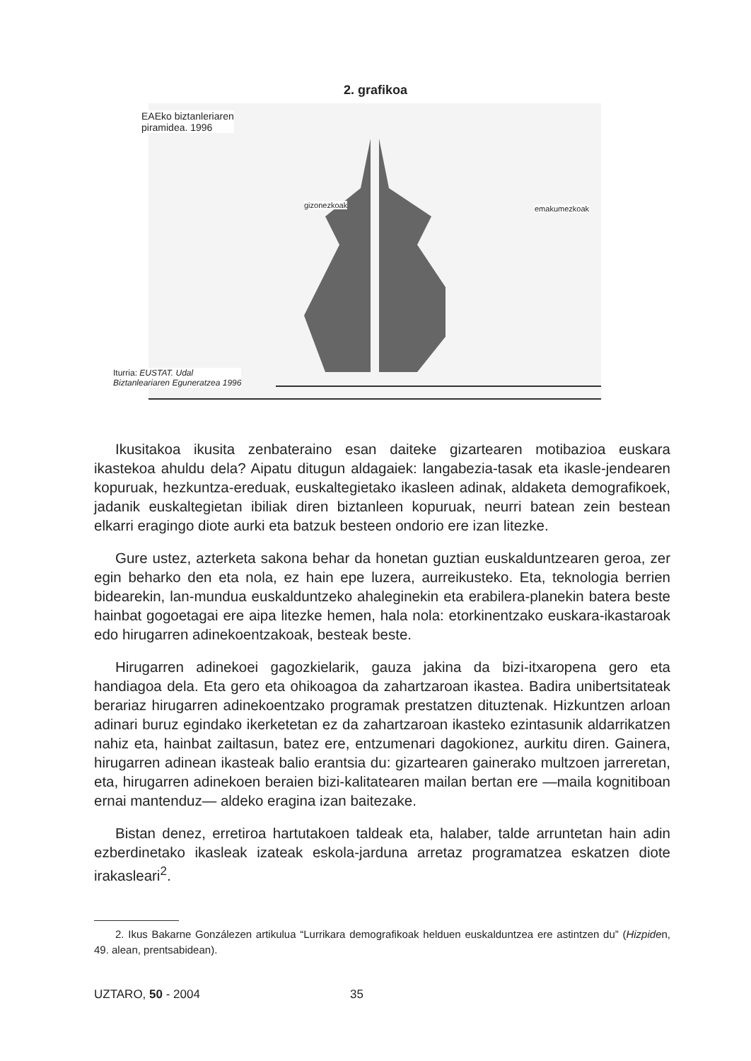2. grafikoa
EAEko biztanleriaren
piramidea. 1996
gizonezkoak emakumezkoak
Iturria: EUSTAT. Udal
Biztanleariaren Eguneratzea 1996
Ikusitakoa ikusita zenbateraino esan daiteke gizartearen motibazioa euskara ikastekoa ahuldu dela? Aipatu ditugun aldagaiek: langabezia-tasak eta ikasle-jendearen kopuruak, hezkuntza-ereduak, euskaltegietako ikasleen adinak, aldaketa demografikoek, jadanik euskaltegietan ibiliak diren biztanleen kopuruak, neurri batean zein bestean elkarri eragingo diote aurki eta batzuk besteen ondorio ere izan litezke.
Gure ustez, azterketa sakona behar da honetan guztian euskalduntzearen geroa, zer egin beharko den eta nola, ez hain epe luzera, aurreikusteko. Eta, teknologia berrien bidearekin, lan-mundua euskalduntzeko ahaleginekin eta erabilera-planekin batera beste hainbat gogoetagai ere aipa litezke hemen, hala nola: etorkinentzako euskara-ikastaroak edo hirugarren adinekoentzakoak, besteak beste.
Hirugarren adinekoei gagozkielarik, gauza jakina da bizi-itxaropena gero eta handiagoa dela. Eta gero eta ohikoagoa da zahartzaroan ikastea. Badira unibertsitateak berariaz hirugarren adinekoentzako programak prestatzen dituztenak. Hizkuntzen arloan adinari buruz egindako ikerketetan ez da zahartzaroan ikasteko ezintasunik aldarrikatzen nahiz eta, hainbat zailtasun, batez ere, entzumenari dagokionez, aurkitu diren. Gainera, hirugarren adinean ikasteak balio erantsia du: gizartearen gainerako multzoen jarreretan, eta, hirugarren adinekoen beraien bizi-kalitatearen mailan bertan ere —maila kognitiboan ernai mantenduz— aldeko eragina izan baitezake.
Bistan denez, erretiroa hartutakoen taldeak eta, halaber, talde arruntetan hain adin ezberdinetako ikasleak izateak eskola-jarduna arretaz programatzea eskatzen diote irakasleari<sup>2</sup>.
2. Ikus Bakarne Gonzálezen artikulua “Lurrikara demografikoak helduen euskalduntzea ere astintzen du” (Hizpiden, 49. alean, prentsabidean).
UZTARO, 50 - 2004 35